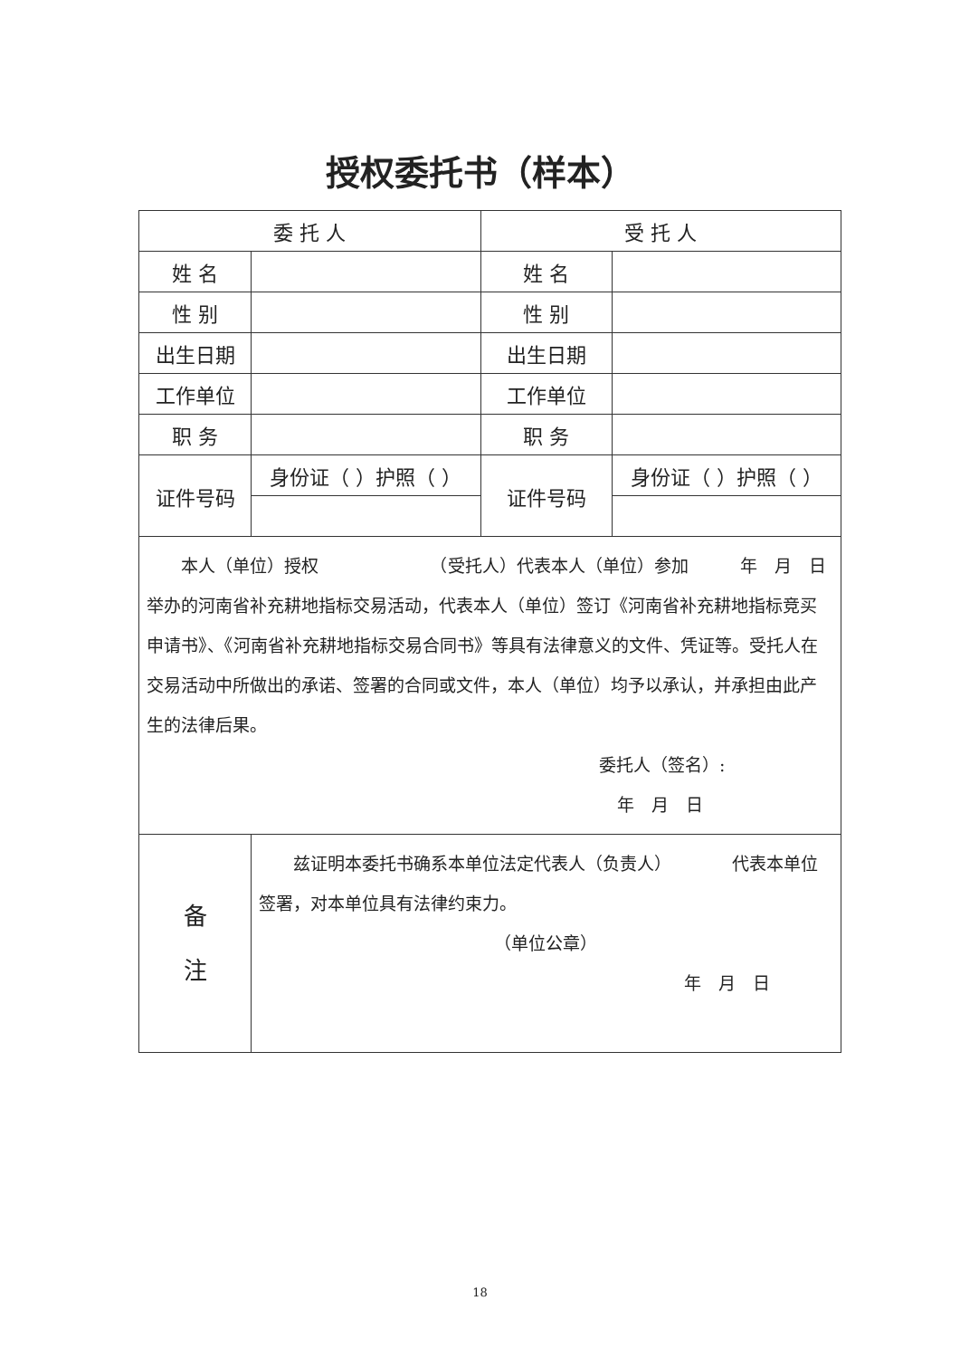授权委托书（样本）
| 委 托 人 | | 受 托 人 | |
| --- | --- | --- | --- |
| 姓 名 | | 姓 名 | |
| 性 别 | | 性 别 | |
| 出生日期 | | 出生日期 | |
| 工作单位 | | 工作单位 | |
| 职 务 | | 职 务 | |
| 证件号码 | 身份证（ ）护照（ ） | 证件号码 | 身份证（ ）护照（ ） |
| 本人（单位）授权 （受托人）代表本人（单位）参加 年 月 日举办的河南省补充耕地指标交易活动，代表本人（单位）签订《河南省补充耕地指标竞买申请书》、《河南省补充耕地指标交易合同书》等具有法律意义的文件、凭证等。受托人在交易活动中所做出的承诺、签署的合同或文件，本人（单位）均予以承认，并承担由此产生的法律后果。 委托人（签名）: 年 月 日 | | | |
| 备 注 | 兹证明本委托书确系本单位法定代表人（负责人） 代表本单位签署，对本单位具有法律约束力。 （单位公章） 年 月 日 | | |
18